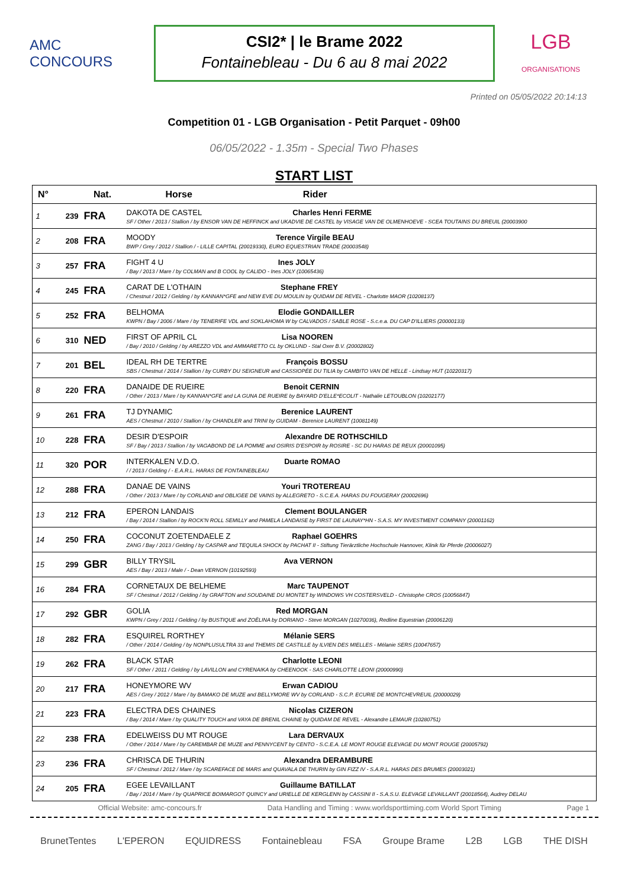AMC CONCOURS
CSI2* | le Brame 2022
Fontainebleau - Du 6 au 8 mai 2022
LGB
ORGANISATIONS
Printed on 05/05/2022 20:14:13
Competition 01 - LGB Organisation - Petit Parquet - 09h00
06/05/2022 - 1.35m - Special Two Phases
START LIST
| N° | | Nat. | Horse | Rider |
| --- | --- | --- | --- | --- |
| 1 | 239 | FRA | DAKOTA DE CASTEL Charles Henri FERME SF / Other / 2013 / Stallion / by ENSOR VAN DE HEFFINCK and UKADVIE DE CASTEL by VISAGE VAN DE OLMENHOEVE - SCEA TOUTAINS DU BREUIL (20003900 | |
| 2 | 208 | FRA | MOODY Terence Virgile BEAU BWP / Grey / 2012 / Stallion / - LILLE CAPITAL (20019330), EURO EQUESTRIAN TRADE (20003548) | |
| 3 | 257 | FRA | FIGHT 4 U Ines JOLY / Bay / 2013 / Mare / by COLMAN and B COOL by CALIDO - Ines JOLY (10065436) | |
| 4 | 245 | FRA | CARAT DE L'OTHAIN Stephane FREY / Chestnut / 2012 / Gelding / by KANNAN*GFE and NEW EVE DU MOULIN by QUIDAM DE REVEL - Charlotte MAOR (10208137) | |
| 5 | 252 | FRA | BELHOMA Elodie GONDAILLER KWPN / Bay / 2006 / Mare / by TENERIFE VDL and SOKLAHOMA W by CALVADOS / SABLE ROSE - S.c.e.a. DU CAP D'ILLIERS (20000133) | |
| 6 | 310 | NED | FIRST OF APRIL CL Lisa NOOREN / Bay / 2010 / Gelding / by AREZZO VDL and AMMARETTO CL by OKLUND - Stal Oxer B.V. (20002802) | |
| 7 | 201 | BEL | IDEAL RH DE TERTRE François BOSSU SBS / Chestnut / 2014 / Stallion / by CURBY DU SEIGNEUR and CASSIOPÉE DU TILIA by CAMBITO VAN DE HELLE - Lindsay HUT (10220317) | |
| 8 | 220 | FRA | DANAIDE DE RUEIRE Benoit CERNIN / Other / 2013 / Mare / by KANNAN*GFE and LA GUNA DE RUEIRE by BAYARD D'ELLE*ECOLIT - Nathalie LETOUBLON (10202177) | |
| 9 | 261 | FRA | TJ DYNAMIC Berenice LAURENT AES / Chestnut / 2010 / Stallion / by CHANDLER and TRINI by GUIDAM - Berenice LAURENT (10081149) | |
| 10 | 228 | FRA | DESIR D'ESPOIR Alexandre DE ROTHSCHILD SF / Bay / 2013 / Stallion / by VAGABOND DE LA POMME and OSIRIS D'ESPOIR by ROSIRE - SC DU HARAS DE REUX (20001095) | |
| 11 | 320 | POR | INTERKALEN V.D.O. Duarte ROMAO / / 2013 / Gelding / - E.A.R.L. HARAS DE FONTAINEBLEAU | |
| 12 | 288 | FRA | DANAE DE VAINS Youri TROTEREAU / Other / 2013 / Mare / by CORLAND and OBLIGEE DE VAINS by ALLEGRETO - S.C.E.A. HARAS DU FOUGERAY (20002696) | |
| 13 | 212 | FRA | EPERON LANDAIS Clement BOULANGER / Bay / 2014 / Stallion / by ROCK'N ROLL SEMILLY and PAMELA LANDAISE by FIRST DE LAUNAY*HN - S.A.S. MY INVESTMENT COMPANY (20001162) | |
| 14 | 250 | FRA | COCONUT ZOETENDAELE Z Raphael GOEHRS ZANG / Bay / 2013 / Gelding / by CASPAR and TEQUILA SHOCK by PACHAT II - Stiftung Tierärztliche Hochschule Hannover, Klinik für Pferde (20006027) | |
| 15 | 299 | GBR | BILLY TRYSIL Ava VERNON AES / Bay / 2013 / Male / - Dean VERNON (10192593) | |
| 16 | 284 | FRA | CORNETAUX DE BELHEME Marc TAUPENOT SF / Chestnut / 2012 / Gelding / by GRAFTON and SOUDAINE DU MONTET by WINDOWS VH COSTERSVELD - Christophe CROS (10056847) | |
| 17 | 292 | GBR | GOLIA Red MORGAN KWPN / Grey / 2011 / Gelding / by BUSTIQUE and ZOËLINA by DORIANO - Steve MORGAN (10270036), Redline Equestrian (20006120) | |
| 18 | 282 | FRA | ESQUIREL RORTHEY Mélanie SERS / Other / 2014 / Gelding / by NONPLUSULTRA 33 and THEMIS DE CASTILLE by ILVIEN DES MIELLES - Mélanie SERS (10047657) | |
| 19 | 262 | FRA | BLACK STAR Charlotte LEONI SF / Other / 2011 / Gelding / by LAVILLON and CYRENAIKA by CHEENOOK - SAS CHARLOTTE LEONI (20000990) | |
| 20 | 217 | FRA | HONEYMORE WV Erwan CADIOU AES / Grey / 2012 / Mare / by BAMAKO DE MUZE and BELLYMORE WV by CORLAND - S.C.P. ECURIE DE MONTCHEVREUIL (20000029) | |
| 21 | 223 | FRA | ELECTRA DES CHAINES Nicolas CIZERON / Bay / 2014 / Mare / by QUALITY TOUCH and VAYA DE BRENIL CHAINE by QUIDAM DE REVEL - Alexandre LEMAUR (10280751) | |
| 22 | 238 | FRA | EDELWEISS DU MT ROUGE Lara DERVAUX / Other / 2014 / Mare / by CAREMBAR DE MUZE and PENNYCENT by CENTO - S.C.E.A. LE MONT ROUGE ELEVAGE DU MONT ROUGE (20005792) | |
| 23 | 236 | FRA | CHRISCA DE THURIN Alexandra DERAMBURE SF / Chestnut / 2012 / Mare / by SCAREFACE DE MARS and QUAVALA DE THURIN by GIN FIZZ IV - S.A.R.L. HARAS DES BRUMES (20003021) | |
| 24 | 205 | FRA | EGEE LEVAILLANT Guillaume BATILLAT / Bay / 2014 / Mare / by QUAPRICE BOIMARGOT QUINCY and URIELLE DE KERGLENN by CASSINI II - S.A.S.U. ELEVAGE LEVAILLANT (20018564), Audrey DELAU | |
Official Website: amc-concours.fr Data Handling and Timing : www.worldsporttiming.com World Sport Timing Page 1
BrunetTentes L'EPERON EQUIDRESS Fontainebleau FSA Groupe Brame L2B LGB THE DISH